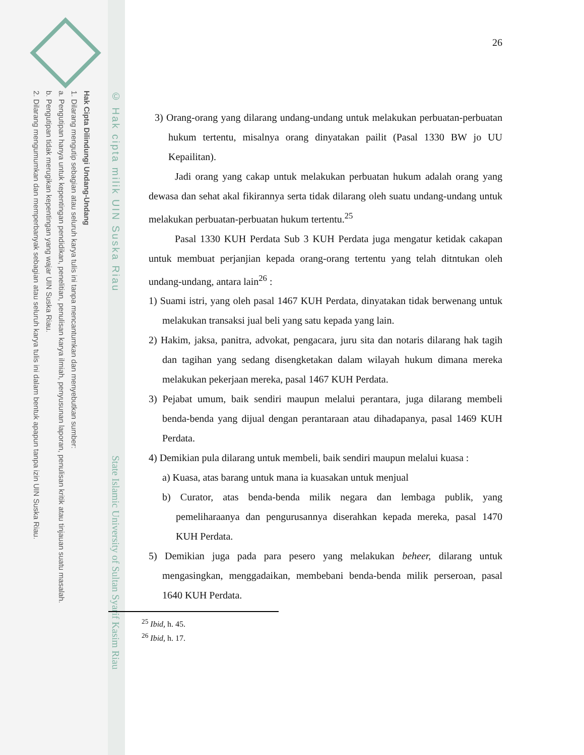Hak Cipta Dilindungi Undang-Undang
1. Dilarang mengutip sebagian atau seluruh karya tulis ini tanpa mencantumkan dan menyebutkan sumber:
a. Pengutipan hanya untuk kepentingan pendidikan, penelitian, penulisan karya ilmiah, penyusunan laporan, penulisan kritik atau tinjauan suatu masalah.
b. Pengutipan tidak merugikan kepentingan yang wajar UIN Suska Riau.
2. Dilarang mengumumkan dan memperbanyak sebagian atau seluruh karya tulis ini dalam bentuk apapun tanpa izin UIN Suska Riau.
© Hak cipta milik UIN Suska Riau
State Islamic University of Sultan Syarif Kasim Riau
26
3) Orang-orang yang dilarang undang-undang untuk melakukan perbuatan-perbuatan hukum tertentu, misalnya orang dinyatakan pailit (Pasal 1330 BW jo UU Kepailitan).
Jadi orang yang cakap untuk melakukan perbuatan hukum adalah orang yang dewasa dan sehat akal fikirannya serta tidak dilarang oleh suatu undang-undang untuk melakukan perbuatan-perbuatan hukum tertentu.<sup>25</sup>
Pasal 1330 KUH Perdata Sub 3 KUH Perdata juga mengatur ketidak cakapan untuk membuat perjanjian kepada orang-orang tertentu yang telah ditntukan oleh undang-undang, antara lain<sup>26</sup> :
1) Suami istri, yang oleh pasal 1467 KUH Perdata, dinyatakan tidak berwenang untuk melakukan transaksi jual beli yang satu kepada yang lain.
2) Hakim, jaksa, panitra, advokat, pengacara, juru sita dan notaris dilarang hak tagih dan tagihan yang sedang disengketakan dalam wilayah hukum dimana mereka melakukan pekerjaan mereka, pasal 1467 KUH Perdata.
3) Pejabat umum, baik sendiri maupun melalui perantara, juga dilarang membeli benda-benda yang dijual dengan perantaraan atau dihadapanya, pasal 1469 KUH Perdata.
4) Demikian pula dilarang untuk membeli, baik sendiri maupun melalui kuasa :
a) Kuasa, atas barang untuk mana ia kuasakan untuk menjual
b) Curator, atas benda-benda milik negara dan lembaga publik, yang pemeliharaanya dan pengurusannya diserahkan kepada mereka, pasal 1470 KUH Perdata.
5) Demikian juga pada para pesero yang melakukan beheer, dilarang untuk mengasingkan, menggadaikan, membebani benda-benda milik perseroan, pasal 1640 KUH Perdata.
<sup>25</sup> Ibid, h. 45.
<sup>26</sup> Ibid, h. 17.